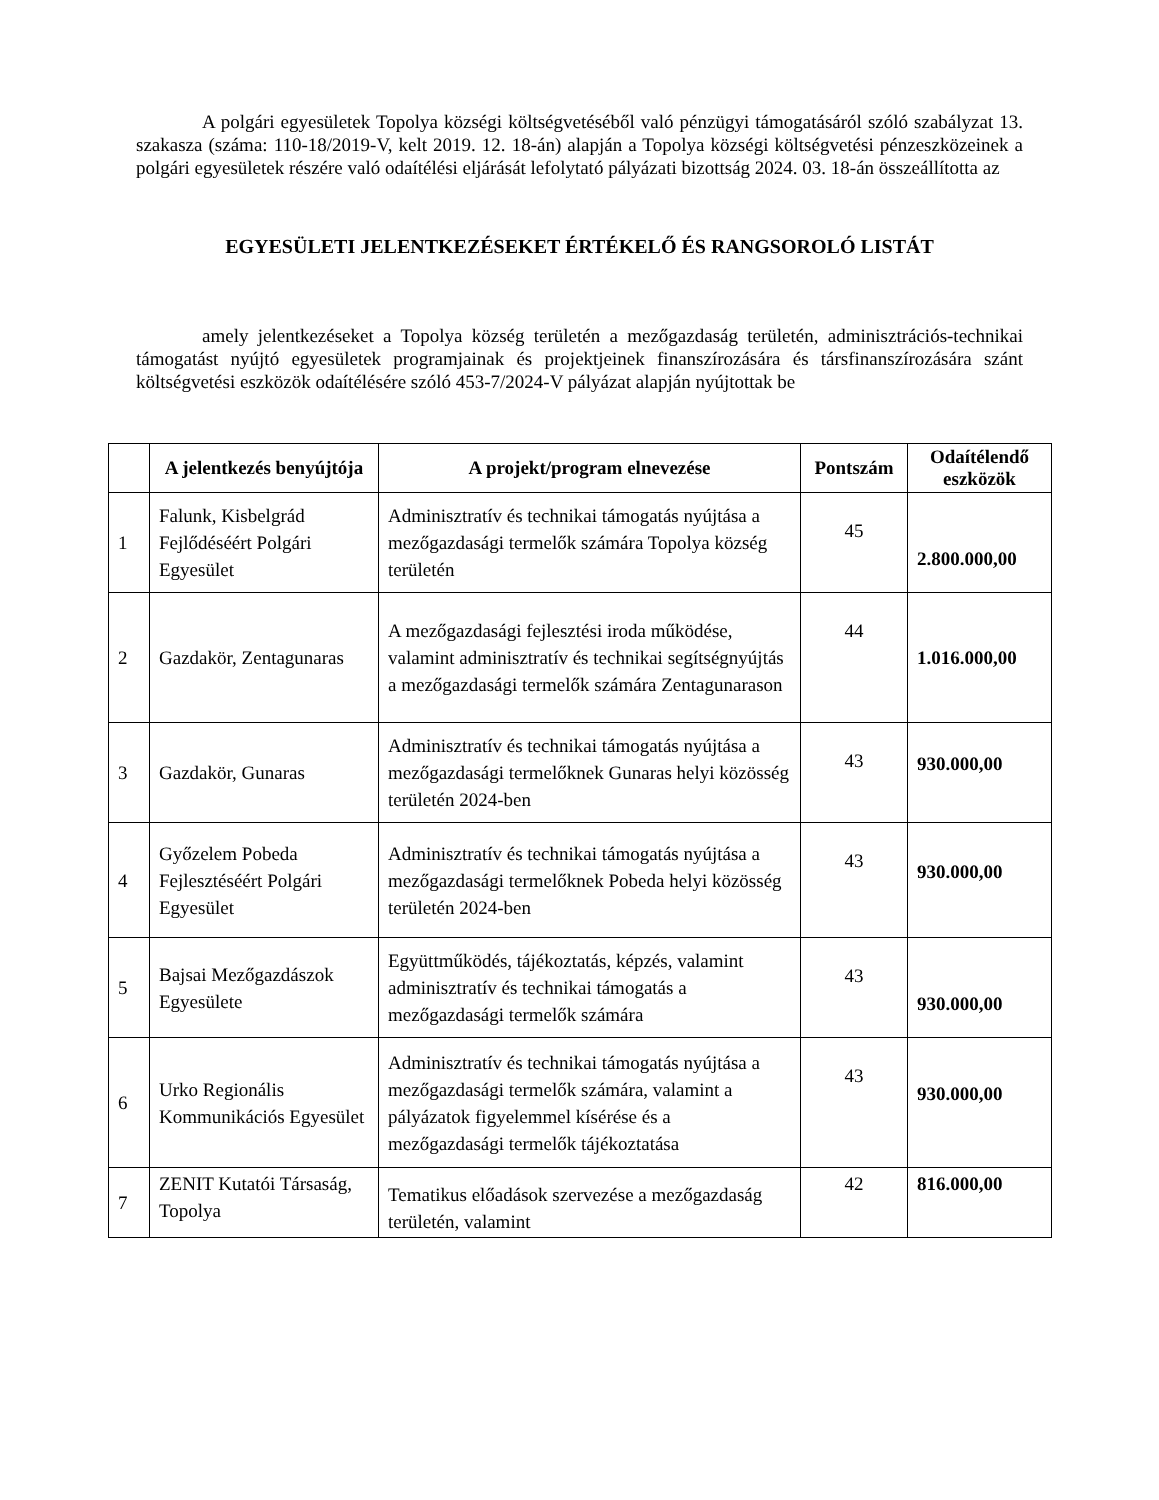A polgári egyesületek Topolya községi költségvetéséből való pénzügyi támogatásáról szóló szabályzat 13. szakasza (száma: 110-18/2019-V, kelt 2019. 12. 18-án) alapján a Topolya községi költségvetési pénzeszközeinek a polgári egyesületek részére való odaítélési eljárását lefolytató pályázati bizottság 2024. 03. 18-án összeállította az
EGYESÜLETI JELENTKEZÉSEKET ÉRTÉKELŐ ÉS RANGSOROLÓ LISTÁT
amely jelentkezéseket a Topolya község területén a mezőgazdaság területén, adminisztrációs-technikai támogatást nyújtó egyesületek programjainak és projektjeinek finanszírozására és társfinanszírozására szánt költségvetési eszközök odaítélésére szóló 453-7/2024-V pályázat alapján nyújtottak be
| | A jelentkezés benyújtója | A projekt/program elnevezése | Pontszám | Odaítélendő eszközök |
| --- | --- | --- | --- | --- |
| 1 | Falunk, Kisbelgrád Fejlődéséért Polgári Egyesület | Adminisztratív és technikai támogatás nyújtása a mezőgazdasági termelők számára Topolya község területén | 45 | 2.800.000,00 |
| 2 | Gazdakör, Zentagunaras | A mezőgazdasági fejlesztési iroda működése, valamint adminisztratív és technikai segítségnyújtás a mezőgazdasági termelők számára Zentagunarason | 44 | 1.016.000,00 |
| 3 | Gazdakör, Gunaras | Adminisztratív és technikai támogatás nyújtása a mezőgazdasági termelőknek Gunaras helyi közösség területén 2024-ben | 43 | 930.000,00 |
| 4 | Győzelem Pobeda Fejlesztéséért Polgári Egyesület | Adminisztratív és technikai támogatás nyújtása a mezőgazdasági termelőknek Pobeda helyi közösség területén 2024-ben | 43 | 930.000,00 |
| 5 | Bajsai Mezőgazdászok Egyesülete | Együttműködés, tájékoztatás, képzés, valamint adminisztratív és technikai támogatás a mezőgazdasági termelők számára | 43 | 930.000,00 |
| 6 | Urko Regionális Kommunikációs Egyesület | Adminisztratív és technikai támogatás nyújtása a mezőgazdasági termelők számára, valamint a pályázatok figyelemmel kísérése és a mezőgazdasági termelők tájékoztatása | 43 | 930.000,00 |
| 7 | ZENIT Kutatói Társaság, Topolya | Tematikus előadások szervezése a mezőgazdaság területén, valamint | 42 | 816.000,00 |